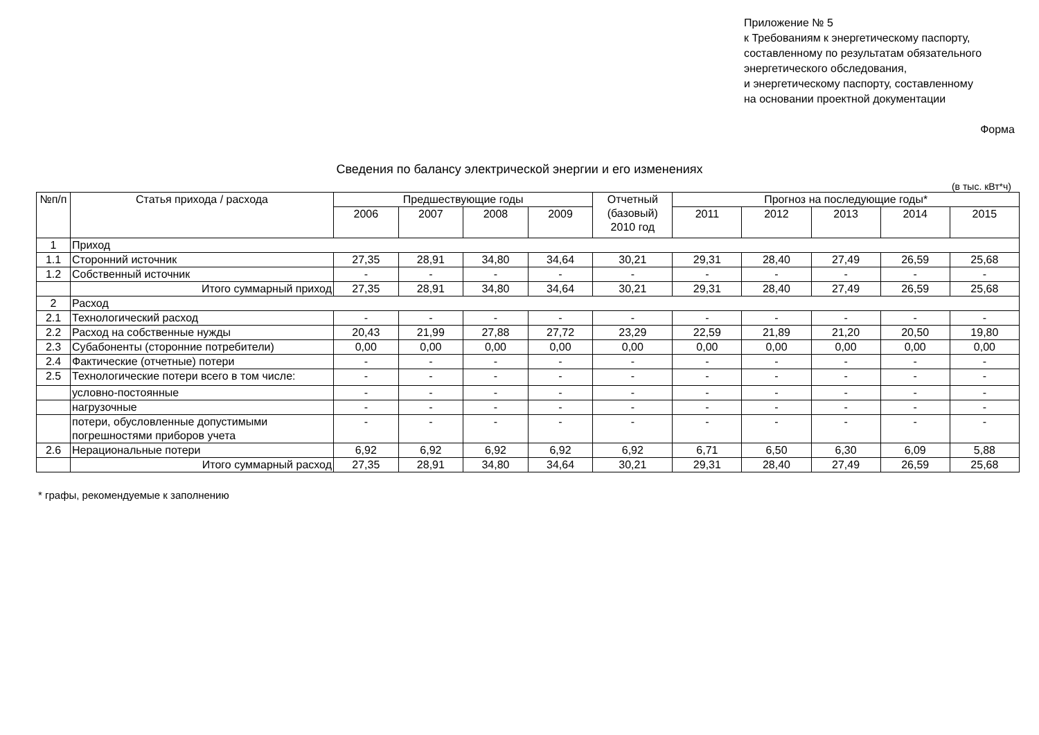Приложение № 5
к Требованиям к энергетическому паспорту,
составленному по результатам обязательного
энергетического обследования,
и энергетическому паспорту, составленному
на основании проектной документации
Форма
Сведения по балансу электрической энергии и его изменениях
(в тыс. кВт*ч)
| №п/п | Статья прихода / расхода | Предшествующие годы | | | | Отчетный (базовый) 2010 год | Прогноз на последующие годы* | | | | |
| --- | --- | --- | --- | --- | --- | --- | --- | --- | --- | --- | --- |
| | | 2006 | 2007 | 2008 | 2009 | | 2011 | 2012 | 2013 | 2014 | 2015 |
| 1 | Приход | | | | | | | | | | |
| 1.1 | Сторонний источник | 27,35 | 28,91 | 34,80 | 34,64 | 30,21 | 29,31 | 28,40 | 27,49 | 26,59 | 25,68 |
| 1.2 | Собственный источник | - | - | - | - | - | - | - | - | - | - |
| | Итого суммарный приход | 27,35 | 28,91 | 34,80 | 34,64 | 30,21 | 29,31 | 28,40 | 27,49 | 26,59 | 25,68 |
| 2 | Расход | | | | | | | | | | |
| 2.1 | Технологический расход | - | - | - | - | - | - | - | - | - | - |
| 2.2 | Расход на собственные нужды | 20,43 | 21,99 | 27,88 | 27,72 | 23,29 | 22,59 | 21,89 | 21,20 | 20,50 | 19,80 |
| 2.3 | Субабоненты (сторонние потребители) | 0,00 | 0,00 | 0,00 | 0,00 | 0,00 | 0,00 | 0,00 | 0,00 | 0,00 | 0,00 |
| 2.4 | Фактические (отчетные) потери | - | - | - | - | - | - | - | - | - | - |
| 2.5 | Технологические потери всего в том числе: | - | - | - | - | - | - | - | - | - | - |
| | условно-постоянные | - | - | - | - | - | - | - | - | - | - |
| | нагрузочные | - | - | - | - | - | - | - | - | - | - |
| | потери, обусловленные допустимыми погрешностями приборов учета | - | - | - | - | - | - | - | - | - | - |
| 2.6 | Нерациональные потери | 6,92 | 6,92 | 6,92 | 6,92 | 6,92 | 6,71 | 6,50 | 6,30 | 6,09 | 5,88 |
| | Итого суммарный расход | 27,35 | 28,91 | 34,80 | 34,64 | 30,21 | 29,31 | 28,40 | 27,49 | 26,59 | 25,68 |
* графы, рекомендуемые к заполнению